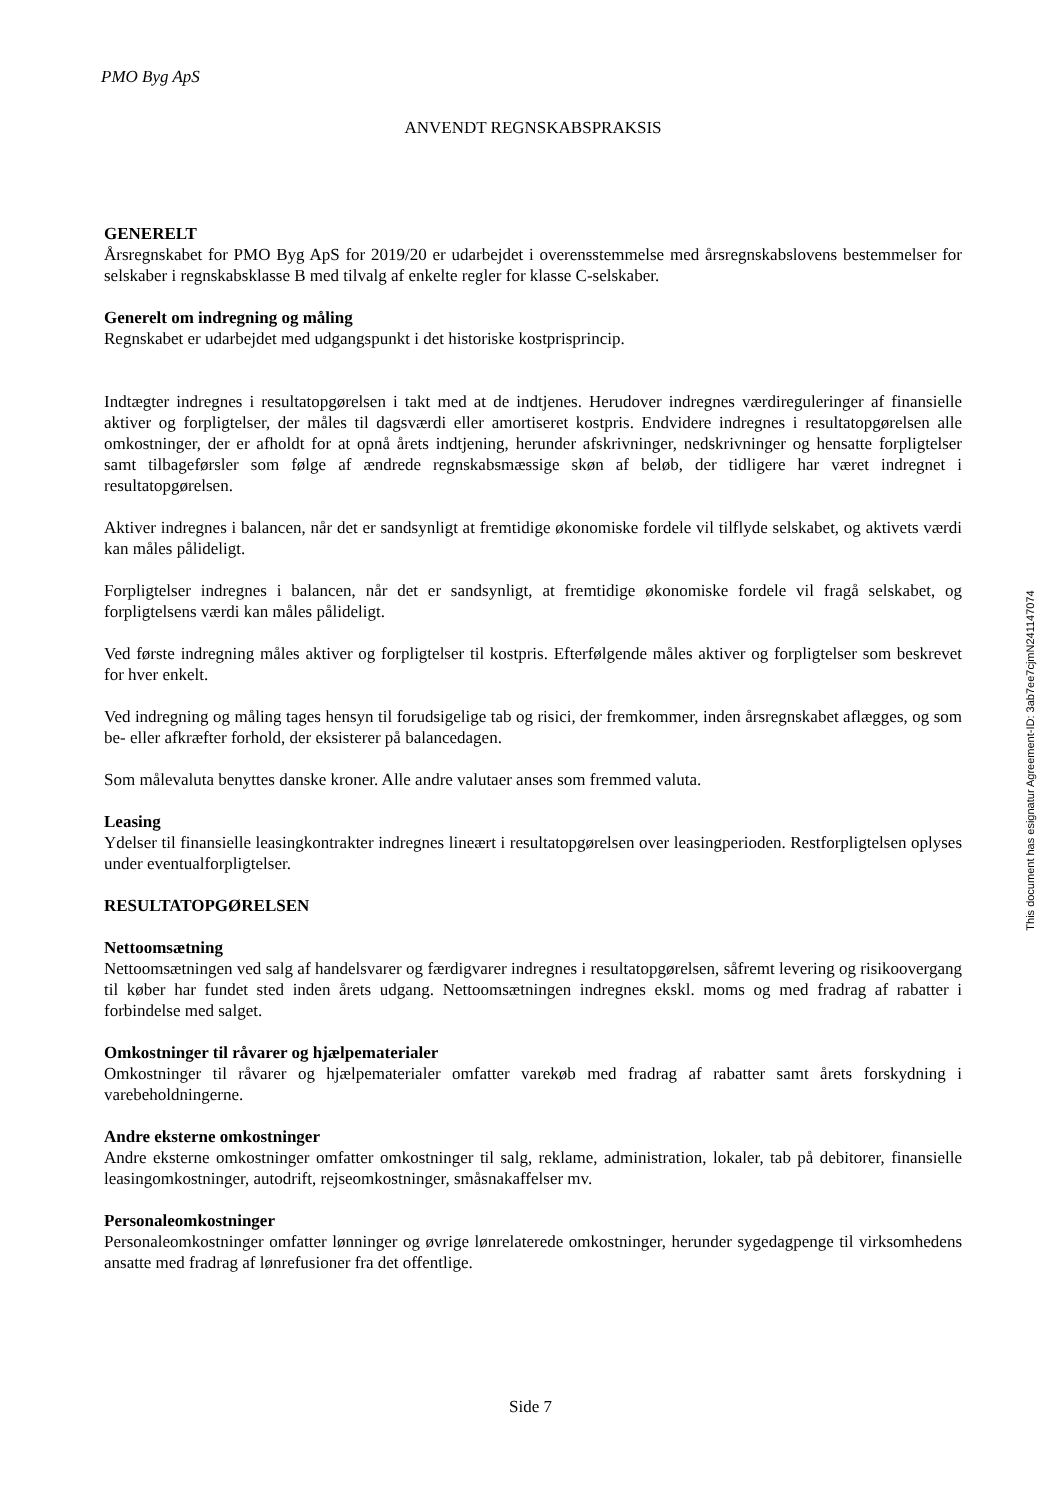PMO Byg ApS
ANVENDT REGNSKABSPRAKSIS
GENERELT
Årsregnskabet for PMO Byg ApS for 2019/20 er udarbejdet i overensstemmelse med årsregnskabslovens bestemmelser for selskaber i regnskabsklasse B med tilvalg af enkelte regler for klasse C-selskaber.
Generelt om indregning og måling
Regnskabet er udarbejdet med udgangspunkt i det historiske kostprisprincip.
Indtægter indregnes i resultatopgørelsen i takt med at de indtjenes. Herudover indregnes værdireguleringer af finansielle aktiver og forpligtelser, der måles til dagsværdi eller amortiseret kostpris. Endvidere indregnes i resultatopgørelsen alle omkostninger, der er afholdt for at opnå årets indtjening, herunder afskrivninger, nedskrivninger og hensatte forpligtelser samt tilbageførsler som følge af ændrede regnskabsmæssige skøn af beløb, der tidligere har været indregnet i resultatopgørelsen.
Aktiver indregnes i balancen, når det er sandsynligt at fremtidige økonomiske fordele vil tilflyde selskabet, og aktivets værdi kan måles pålideligt.
Forpligtelser indregnes i balancen, når det er sandsynligt, at fremtidige økonomiske fordele vil fragå selskabet, og forpligtelsens værdi kan måles pålideligt.
Ved første indregning måles aktiver og forpligtelser til kostpris. Efterfølgende måles aktiver og forpligtelser som beskrevet for hver enkelt.
Ved indregning og måling tages hensyn til forudsigelige tab og risici, der fremkommer, inden årsregnskabet aflægges, og som be- eller afkræfter forhold, der eksisterer på balancedagen.
Som målevaluta benyttes danske kroner. Alle andre valutaer anses som fremmed valuta.
Leasing
Ydelser til finansielle leasingkontrakter indregnes lineært i resultatopgørelsen over leasingperioden. Restforpligtelsen oplyses under eventualforpligtelser.
RESULTATOPGØRELSEN
Nettoomsætning
Nettoomsætningen ved salg af handelsvarer og færdigvarer indregnes i resultatopgørelsen, såfremt levering og risikoovergang til køber har fundet sted inden årets udgang. Nettoomsætningen indregnes ekskl. moms og med fradrag af rabatter i forbindelse med salget.
Omkostninger til råvarer og hjælpematerialer
Omkostninger til råvarer og hjælpematerialer omfatter varekøb med fradrag af rabatter samt årets forskydning i varebeholdningerne.
Andre eksterne omkostninger
Andre eksterne omkostninger omfatter omkostninger til salg, reklame, administration, lokaler, tab på debitorer, finansielle leasingomkostninger, autodrift, rejseomkostninger, småsnakaffelser mv.
Personaleomkostninger
Personaleomkostninger omfatter lønninger og øvrige lønrelaterede omkostninger, herunder sygedagpenge til virksomhedens ansatte med fradrag af lønrefusioner fra det offentlige.
This document has esignatur Agreement-ID: 3ab7ee7cjmN241147074
Side 7